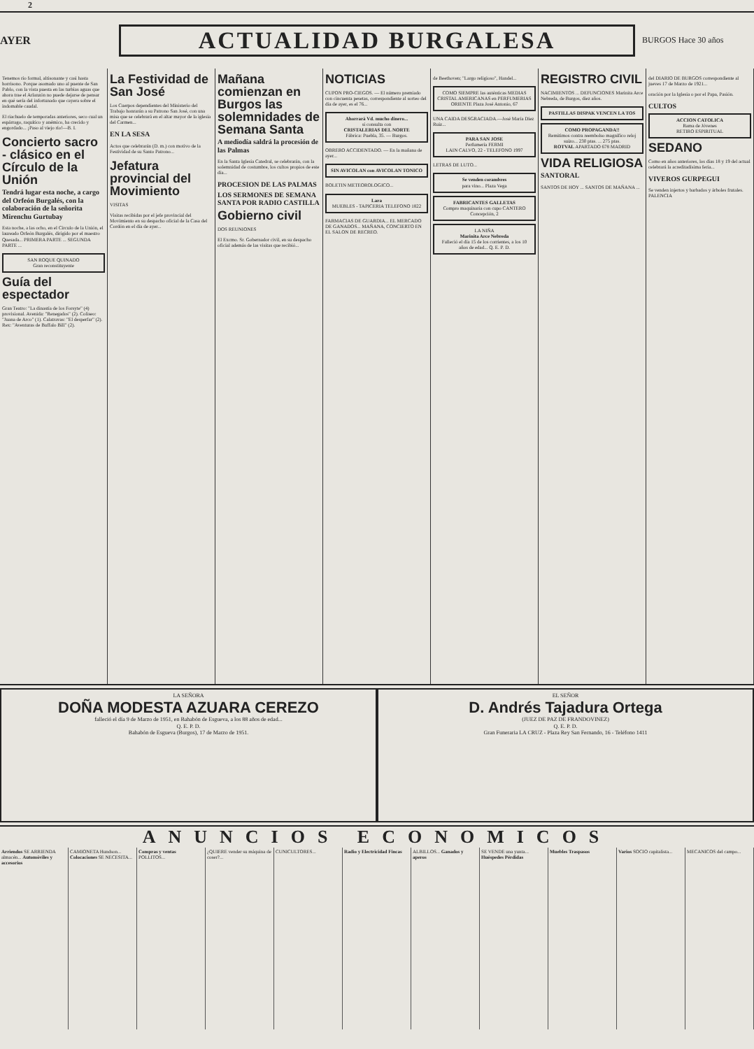2
AYER
ACTUALIDAD BURGALESA
BURGOS Hace 30 años
Tenemos río formal, altisonante y casi hasta horrisono. Porque asomado uno al puente de San Pablo, con la vista puesta en las turbias aguas que ahora trae el Arlanzón no puede dejarse de pensar en qué sería del infortunado que cayera sobre el indomable caudal.
El riachuelo de temporadas anteriores, seco cual un espárrago, raquítico y anémico, ha crecido y engordado... ¡Paso al viejo río!—B. I.
Concierto sacro - clásico en el Círculo de la Unión
Tendrá lugar esta noche, a cargo del Orfeón Burgalés, con la colaboración de la señorita Mirenchu Gurtubay
Esta noche, a las ocho, en el Círculo de la Unión, el laureado Orfeón Burgalés, dirigido por el maestro Quesada... PRIMERA PARTE ... SEGUNDA PARTE ...
SAN ROQUE QUINADO
Gran reconstituyente
Guía del espectador
Gran Teatro: "La dinastía de los Forsyte" (4) provisional. Avenida: "Renegados" (2). Coliseo: "Juana de Arco" (1). Calatravas: "El desperfar" (2). Rex: "Aventuras de Buffalo Bill" (2).
La Festividad de San José
Los Cuerpos dependientes del Ministerio del Trabajo honrarán a su Patrono San José, con una misa que se celebrará en el altar mayor de la iglesia del Carmen...
EN LA SESA
Actos que celebrarán (D. m.) con motivo de la Festividad de su Santo Patrono...
Jefatura provincial del Movimiento
VISITAS
Visitas recibidas por el jefe provincial del Movimiento en su despacho oficial de la Casa del Cordón en el día de ayer...
Mañana comienzan en Burgos las solemnidades de Semana Santa
A mediodía saldrá la procesión de las Palmas
En la Santa Iglesia Catedral, se celebrarán, con la solemnidad de costumbre, los cultos propios de este día...
PROCESION DE LAS PALMAS
LOS SERMONES DE SEMANA SANTA POR RADIO CASTILLA
Gobierno civil
DOS REUNIONES
El Excmo. Sr. Gobernador civil, en su despacho oficial además de las visitas que recibió...
NOTICIAS
CUPON PRO-CIEGOS. — El número premiado con cincuenta pesetas, correspondiente al sorteo del día de ayer, es el 76...
Ahorrará Vd. mucho dinero...
si consulta con
CRISTALERIAS DEL NORTE
Fábrica: Puebla, 35. — Burgos.
OBRERO ACCIDENTADO. — En la mañana de ayer...
SIN AVICOLAN con AVICOLAN TONICO
BOLETIN METEOROLOGICO...
Lara
MUEBLES - TAPICERIA TELEFONO 1822
FARMACIAS DE GUARDIA... EL MERCADO DE GANADOS... MAÑANA, CONCIERTO EN EL SALON DE RECREO.
de Beethoven; "Largo religioso", Handel...
COMO SIEMPRE las auténticas MEDIAS CRISTAL AMERICANAS en PERFUMERIAS ORIENTE Plaza José Antonio, 67
UNA CAIDA DESGRACIADA.—José María Díez Ruiz...
PARA SAN JOSE
Perfumería FERMI
LAIN CALVO, 22 - TELEFONO 1997
LETRAS DE LUTO...
Se venden corambres
para vino... Plaza Vega
FABRICANTES GALLETAS
Compro maquinaria con cupo CANTERO Concepción, 2
LA NIÑA
Marinita Arce Nebreda
Falleció el día 15 de los corrientes, a los 10 años de edad... Q. E. P. D.
REGISTRO CIVIL
NACIMIENTOS ... DEFUNCIONES Marinita Arce Nebreda, de Burgos, diez años.
PASTILLAS DISPAK VENCEN LA TOS
COMO PROPAGANDA!!
Remitimos contra reembolso magnífico reloj suizo... 230 ptas. ... 275 ptas.
ROTVAL APARTADO 678 MADRID
VIDA RELIGIOSA
SANTORAL
SANTOS DE HOY ... SANTOS DE MAÑANA ...
del DIARIO DE BURGOS correspondiente al jueves 17 de Marzo de 1921...
oración por la Iglesia o por el Papa, Pasión.
CULTOS
ACCION CATOLICA
Rama de Jóvenes
RETIRO ESPIRITUAL
SEDANO
Como en años anteriores, los días 18 y 19 del actual celebrará la acreditadísima feria...
VIVEROS GURPEGUI
Se venden injertos y barbados y árboles frutales. PALENCIA
LA SEÑORA
DOÑA MODESTA AZUARA CEREZO
falleció el día 9 de Marzo de 1951, en Bahabón de Esgueva, a los 88 años de edad...
Q. E. P. D.
Bahabón de Esgueva (Burgos), 17 de Marzo de 1951.
EL SEÑOR
D. Andrés Tajadura Ortega
(JUEZ DE PAZ DE FRANDOVINEZ)
Q. E. P. D.
Gran Funeraria LA CRUZ - Plaza Rey San Fernando, 16 - Teléfono 1411
ANUNCIOS ECONOMICOS
Arriendos SE ARRIENDA almacén... Automóviles y accesorios
CAMIONETA Hundson... Colocaciones SE NECESITA...
Compras y ventas POLLITOS... ¿QUIERE vender su máquina de coser?...
CUNICULTORES... Radio y Electricidad Fincas ALBILLOS... Ganados y aperos SE VENDE una yunta... Huéspedes Pérdidas
Muebles Traspasos Varios SOCIO capitalista... MECANICOS del campo...